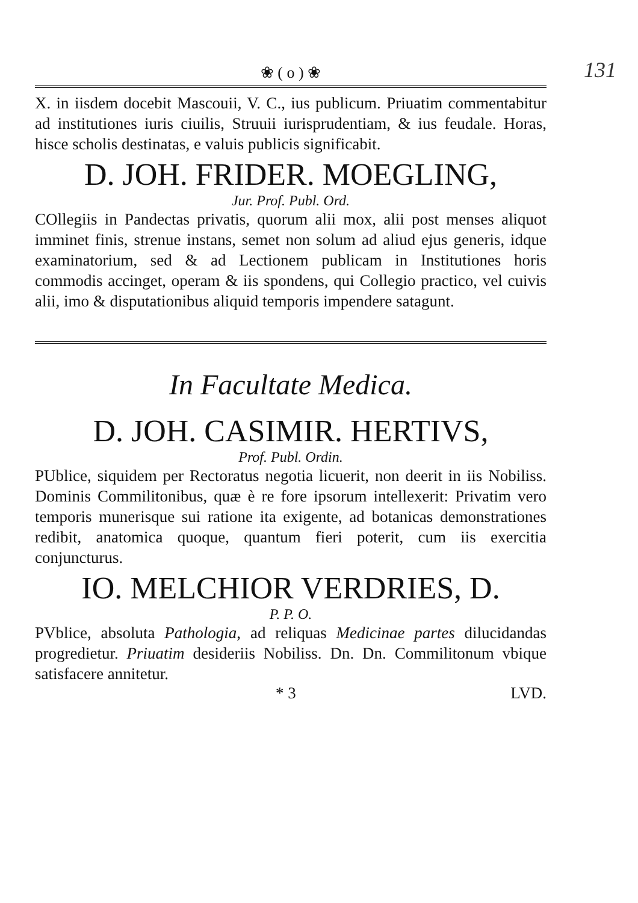131
❀ ( o ) ❀
X. in iisdem docebit Mascouii, V. C., ius publicum. Priuatim commentabitur ad institutiones iuris ciuilis, Struuii iurisprudentiam, & ius feudale. Horas, hisce scholis destinatas, e valuis publicis significabit.
D. JOH. FRIDER. MOEGLING,
Jur. Prof. Publ. Ord.
COllegiis in Pandectas privatis, quorum alii mox, alii post menses aliquot imminet finis, strenue instans, semet non solum ad aliud ejus generis, idque examinatorium, sed & ad Lectionem publicam in Institutiones horis commodis accinget, operam & iis spondens, qui Collegio practico, vel cuivis alii, imo & disputationibus aliquid temporis impendere satagunt.
In Facultate Medica.
D. JOH. CASIMIR. HERTIVS,
Prof. Publ. Ordin.
PUblice, siquidem per Rectoratus negotia licuerit, non deerit in iis Nobiliss. Dominis Commilitonibus, quæ è re fore ipsorum intellexerit: Privatim vero temporis munerisque sui ratione ita exigente, ad botanicas demonstrationes redibit, anatomica quoque, quantum fieri poterit, cum iis exercitia conjuncturus.
IO. MELCHIOR VERDRIES, D.
P. P. O.
PVblice, absoluta Pathologia, ad reliquas Medicinae partes dilucidandas progredietur. Priuatim desideriis Nobiliss. Dn. Dn. Commilitonum vbique satisfacere annitetur.
* 3 LVD.